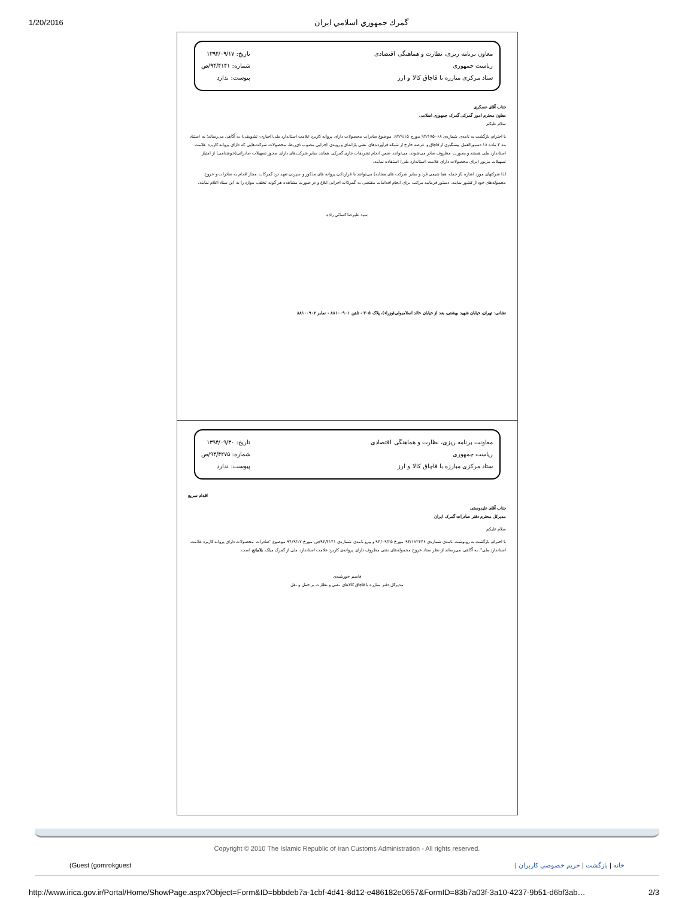1/20/2016 گمرك جمهوري اسلامي ايران
معاون برنامه ریزی، نظارت و هماهنگی اقتصادی
ریاست جمهوری
ستاد مرکزی مبارزه با قاچاق کالا و ارز
تاریخ: ۱۳۹۴/۰۹/۱۷
شماره: ۹۴/۴۱۴۱/ص
پیوست: ندارد
جناب آقای عسکری
معاون محترم امور گمرکی گمرک جمهوری اسلامی
سلام علیکم
با احترام، بازگشت به نامه‌ی شماره‌ی ۹۴/۱۷۵۰۶۸ مورخ ۹۴/۹/۱۵، موضوع صادرات محصولات دارای پروانه کاربرد علامت استاندارد ملی(اجباری- تشویقی) به آگاهی می‌رساند؛ به استناد بند ۳ ماده ۱۸ دستورالعمل پیشگیری از قاچاق و عرضه خارج از شبکه فرآورده‌های نفتی یارانه‌ای و رویه‌ی اجرایی مصوب ذی‌ربط، محصولات شرکت‌هایی که دارای پروانه کاربرد علامت استاندارد ملی هستند و بصورت مظروف صادر می‌شوند، می‌توانند ضمن انجام تشریفات جاری گمرکی همانند سایر شرکت‌های دارای مجوز تسهیلات صادراتی(خوشنامی) از امتیاز تسهیلات مزبور (برای محصولات دارای علامت استاندارد ملی) استفاده نمایند.
لذا شرکتهای مورد اشاره (از جمله هما شیمی فرد و سایر شرکت های مشابه) می‌توانند با قراردادن پروانه های مذکور و سپردن تعهد نزد گمرکات مجاز اقدام به صادرات و خروج محموله‌های خود از کشور نمایند. دستور فرمایید مراتب برای انجام اقدامات مقتضی به گمرکات اجرایی ابلاغ و در صورت مشاهده هر گونه تخلف، موارد را به این ستاد اعلام نمایند.
سید علیرضا کسائی زاده
نشانی: تهران، خیابان شهید بهشتی، بعد از خیابان خالد اسلامبولی(وزراء)، پلاک ۳۰۵ - تلفن ۸۸۱۰۰۹۰۱ - نمابر ۸۸۱۰۰۹۰۲
معاونت برنامه ریزی، نظارت و هماهنگی اقتصادی
ریاست جمهوری
ستاد مرکزی مبارزه با قاچاق کالا و ارز
تاریخ: ۱۳۹۴/۰۹/۳۰
شماره: ۹۴/۴۲۷۵/ص
پیوست: ندارد
اقدام سریع
جناب آقای علیدوستی
مدیرکل محترم دفتر صادرات گمرک ایران
سلام علیکم
با احترام، بازگشت به رونوشت نامه‌ی شماره‌ی ۹۴/۱۸۲۴۴۶ مورخ ۹۴/۰۹/۲۵ و پیرو نامه‌ی شماره‌ی ۹۴/۴۱۴۱/ص مورخ ۹۴/۹/۱۷ موضوع "صادرات محصولات دارای پروانه کاربرد علامت استاندارد ملی"، به آگاهی می‌رساند از نظر ستاد خروج محموله‌های نفتی مظروف دارای پروانه‌ی کاربرد علامت استاندارد ملی از گمرک میلک، بلامانع است.
قاسم خورشیدی
مدیرکل دفتر مبارزه با قاچاق کالاهای نفتی و نظارت بر حمل و نقل
Copyright © 2010 The Islamic Republic of Iran Customs Administration - All rights reserved.
(Guest (gomrokguest خانه | بازگشت | حريم خصوصي كاربران |
http://www.irica.gov.ir/Portal/Home/ShowPage.aspx?Object=Form&ID=bbbdeb7a-1cbf-4d41-8d12-e486182e0657&FormID=83b7a03f-3a10-4237-9b51-d6bf3ab… 2/3